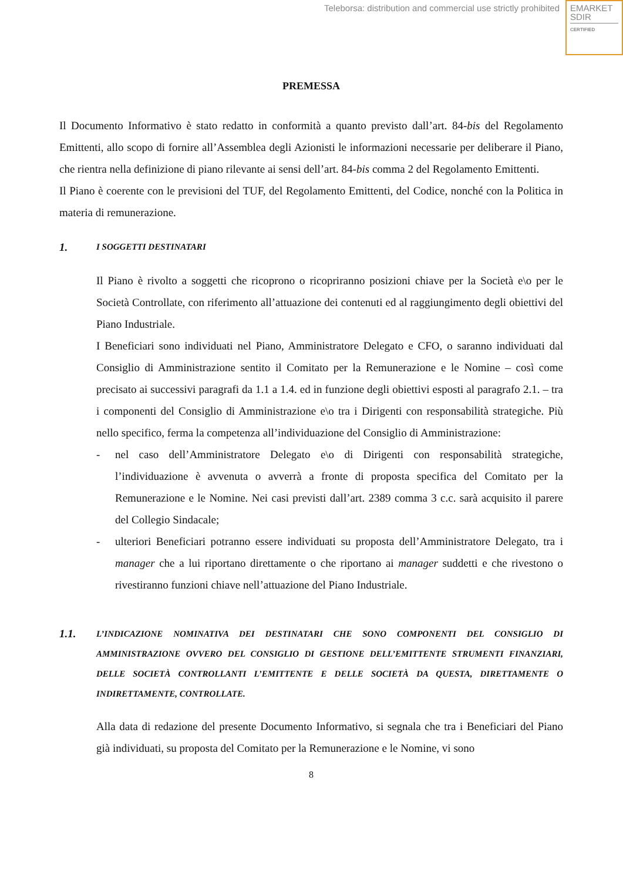Teleborsa: distribution and commercial use strictly prohibited
EMARKET
SDIR
CERTIFIED
PREMESSA
Il Documento Informativo è stato redatto in conformità a quanto previsto dall’art. 84-bis del Regolamento Emittenti, allo scopo di fornire all’Assemblea degli Azionisti le informazioni necessarie per deliberare il Piano, che rientra nella definizione di piano rilevante ai sensi dell’art. 84-bis comma 2 del Regolamento Emittenti.
Il Piano è coerente con le previsioni del TUF, del Regolamento Emittenti, del Codice, nonché con la Politica in materia di remunerazione.
1. I SOGGETTI DESTINATARI
Il Piano è rivolto a soggetti che ricoprono o ricopriranno posizioni chiave per la Società e\o per le Società Controllate, con riferimento all’attuazione dei contenuti ed al raggiungimento degli obiettivi del Piano Industriale.
I Beneficiari sono individuati nel Piano, Amministratore Delegato e CFO, o saranno individuati dal Consiglio di Amministrazione sentito il Comitato per la Remunerazione e le Nomine – così come precisato ai successivi paragrafi da 1.1 a 1.4. ed in funzione degli obiettivi esposti al paragrafo 2.1. – tra i componenti del Consiglio di Amministrazione e\o tra i Dirigenti con responsabilità strategiche. Più nello specifico, ferma la competenza all’individuazione del Consiglio di Amministrazione:
- nel caso dell’Amministratore Delegato e\o di Dirigenti con responsabilità strategiche, l’individuazione è avvenuta o avverrà a fronte di proposta specifica del Comitato per la Remunerazione e le Nomine. Nei casi previsti dall’art. 2389 comma 3 c.c. sarà acquisito il parere del Collegio Sindacale;
- ulteriori Beneficiari potranno essere individuati su proposta dell’Amministratore Delegato, tra i manager che a lui riportano direttamente o che riportano ai manager suddetti e che rivestono o rivestiranno funzioni chiave nell’attuazione del Piano Industriale.
1.1. L’INDICAZIONE NOMINATIVA DEI DESTINATARI CHE SONO COMPONENTI DEL CONSIGLIO DI AMMINISTRAZIONE OVVERO DEL CONSIGLIO DI GESTIONE DELL’EMITTENTE STRUMENTI FINANZIARI, DELLE SOCIETÀ CONTROLLANTI L’EMITTENTE E DELLE SOCIETÀ DA QUESTA, DIRETTAMENTE O INDIRETTAMENTE, CONTROLLATE.
Alla data di redazione del presente Documento Informativo, si segnala che tra i Beneficiari del Piano già individuati, su proposta del Comitato per la Remunerazione e le Nomine, vi sono
8